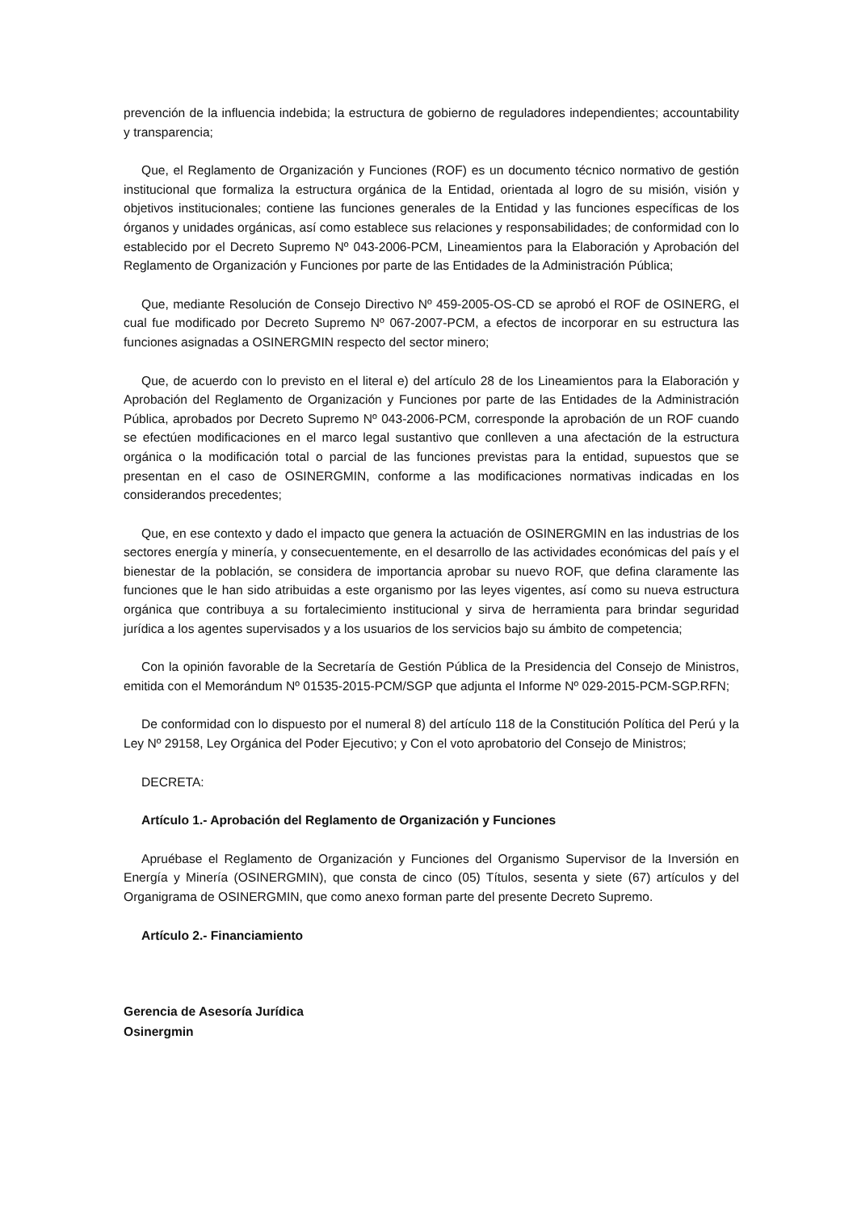prevención de la influencia indebida; la estructura de gobierno de reguladores independientes; accountability y transparencia;
Que, el Reglamento de Organización y Funciones (ROF) es un documento técnico normativo de gestión institucional que formaliza la estructura orgánica de la Entidad, orientada al logro de su misión, visión y objetivos institucionales; contiene las funciones generales de la Entidad y las funciones específicas de los órganos y unidades orgánicas, así como establece sus relaciones y responsabilidades; de conformidad con lo establecido por el Decreto Supremo Nº 043-2006-PCM, Lineamientos para la Elaboración y Aprobación del Reglamento de Organización y Funciones por parte de las Entidades de la Administración Pública;
Que, mediante Resolución de Consejo Directivo Nº 459-2005-OS-CD se aprobó el ROF de OSINERG, el cual fue modificado por Decreto Supremo Nº 067-2007-PCM, a efectos de incorporar en su estructura las funciones asignadas a OSINERGMIN respecto del sector minero;
Que, de acuerdo con lo previsto en el literal e) del artículo 28 de los Lineamientos para la Elaboración y Aprobación del Reglamento de Organización y Funciones por parte de las Entidades de la Administración Pública, aprobados por Decreto Supremo Nº 043-2006-PCM, corresponde la aprobación de un ROF cuando se efectúen modificaciones en el marco legal sustantivo que conlleven a una afectación de la estructura orgánica o la modificación total o parcial de las funciones previstas para la entidad, supuestos que se presentan en el caso de OSINERGMIN, conforme a las modificaciones normativas indicadas en los considerandos precedentes;
Que, en ese contexto y dado el impacto que genera la actuación de OSINERGMIN en las industrias de los sectores energía y minería, y consecuentemente, en el desarrollo de las actividades económicas del país y el bienestar de la población, se considera de importancia aprobar su nuevo ROF, que defina claramente las funciones que le han sido atribuidas a este organismo por las leyes vigentes, así como su nueva estructura orgánica que contribuya a su fortalecimiento institucional y sirva de herramienta para brindar seguridad jurídica a los agentes supervisados y a los usuarios de los servicios bajo su ámbito de competencia;
Con la opinión favorable de la Secretaría de Gestión Pública de la Presidencia del Consejo de Ministros, emitida con el Memorándum Nº 01535-2015-PCM/SGP que adjunta el Informe Nº 029-2015-PCM-SGP.RFN;
De conformidad con lo dispuesto por el numeral 8) del artículo 118 de la Constitución Política del Perú y la Ley Nº 29158, Ley Orgánica del Poder Ejecutivo; y Con el voto aprobatorio del Consejo de Ministros;
DECRETA:
Artículo 1.- Aprobación del Reglamento de Organización y Funciones
Apruébase el Reglamento de Organización y Funciones del Organismo Supervisor de la Inversión en Energía y Minería (OSINERGMIN), que consta de cinco (05) Títulos, sesenta y siete (67) artículos y del Organigrama de OSINERGMIN, que como anexo forman parte del presente Decreto Supremo.
Artículo 2.- Financiamiento
Gerencia de Asesoría Jurídica
Osinergmin